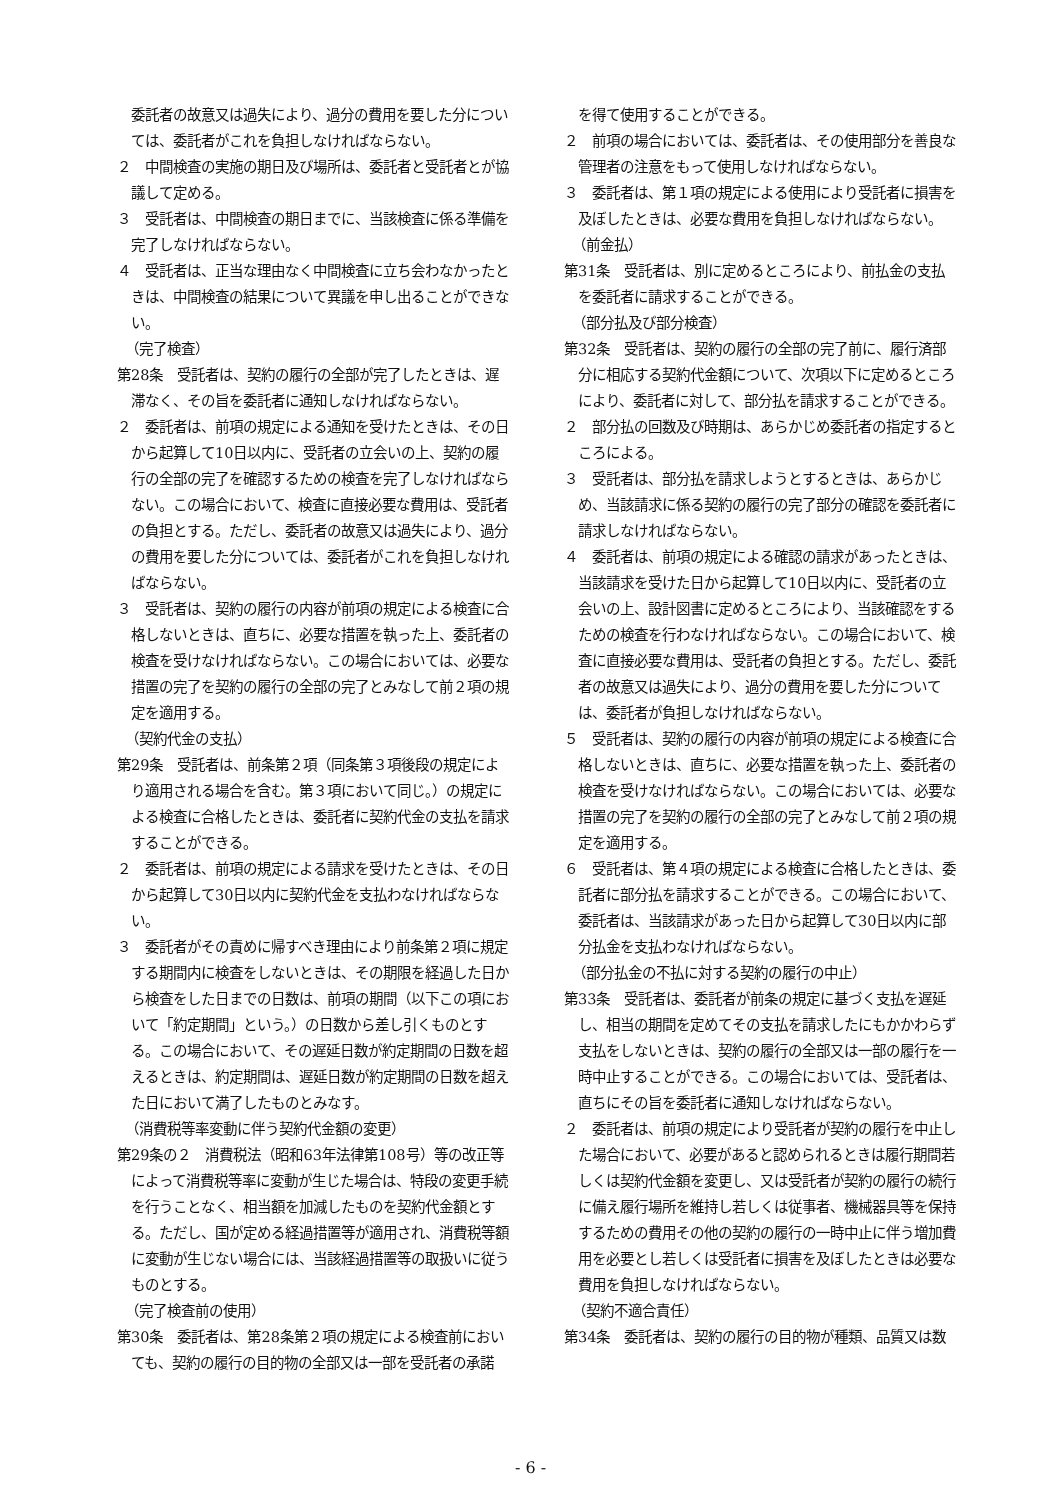委託者の故意又は過失により、過分の費用を要した分については、委託者がこれを負担しなければならない。
２　中間検査の実施の期日及び場所は、委託者と受託者とが協議して定める。
３　受託者は、中間検査の期日までに、当該検査に係る準備を完了しなければならない。
４　受託者は、正当な理由なく中間検査に立ち会わなかったときは、中間検査の結果について異議を申し出ることができない。
（完了検査）
第28条　受託者は、契約の履行の全部が完了したときは、遅滞なく、その旨を委託者に通知しなければならない。
２　委託者は、前項の規定による通知を受けたときは、その日から起算して10日以内に、受託者の立会いの上、契約の履行の全部の完了を確認するための検査を完了しなければならない。この場合において、検査に直接必要な費用は、受託者の負担とする。ただし、委託者の故意又は過失により、過分の費用を要した分については、委託者がこれを負担しなければならない。
３　受託者は、契約の履行の内容が前項の規定による検査に合格しないときは、直ちに、必要な措置を執った上、委託者の検査を受けなければならない。この場合においては、必要な措置の完了を契約の履行の全部の完了とみなして前２項の規定を適用する。
（契約代金の支払）
第29条　受託者は、前条第２項（同条第３項後段の規定により適用される場合を含む。第３項において同じ。）の規定による検査に合格したときは、委託者に契約代金の支払を請求することができる。
２　委託者は、前項の規定による請求を受けたときは、その日から起算して30日以内に契約代金を支払わなければならない。
３　委託者がその責めに帰すべき理由により前条第２項に規定する期間内に検査をしないときは、その期限を経過した日から検査をした日までの日数は、前項の期間（以下この項において「約定期間」という。）の日数から差し引くものとする。この場合において、その遅延日数が約定期間の日数を超えるときは、約定期間は、遅延日数が約定期間の日数を超えた日において満了したものとみなす。
（消費税等率変動に伴う契約代金額の変更）
第29条の２　消費税法（昭和63年法律第108号）等の改正等によって消費税等率に変動が生じた場合は、特段の変更手続を行うことなく、相当額を加減したものを契約代金額とする。ただし、国が定める経過措置等が適用され、消費税等額に変動が生じない場合には、当該経過措置等の取扱いに従うものとする。
（完了検査前の使用）
第30条　委託者は、第28条第２項の規定による検査前においても、契約の履行の目的物の全部又は一部を受託者の承諾
を得て使用することができる。
２　前項の場合においては、委託者は、その使用部分を善良な管理者の注意をもって使用しなければならない。
３　委託者は、第１項の規定による使用により受託者に損害を及ぼしたときは、必要な費用を負担しなければならない。
（前金払）
第31条　受託者は、別に定めるところにより、前払金の支払を委託者に請求することができる。
（部分払及び部分検査）
第32条　受託者は、契約の履行の全部の完了前に、履行済部分に相応する契約代金額について、次項以下に定めるところにより、委託者に対して、部分払を請求することができる。
２　部分払の回数及び時期は、あらかじめ委託者の指定するところによる。
３　受託者は、部分払を請求しようとするときは、あらかじめ、当該請求に係る契約の履行の完了部分の確認を委託者に請求しなければならない。
４　委託者は、前項の規定による確認の請求があったときは、当該請求を受けた日から起算して10日以内に、受託者の立会いの上、設計図書に定めるところにより、当該確認をするための検査を行わなければならない。この場合において、検査に直接必要な費用は、受託者の負担とする。ただし、委託者の故意又は過失により、過分の費用を要した分については、委託者が負担しなければならない。
５　受託者は、契約の履行の内容が前項の規定による検査に合格しないときは、直ちに、必要な措置を執った上、委託者の検査を受けなければならない。この場合においては、必要な措置の完了を契約の履行の全部の完了とみなして前２項の規定を適用する。
６　受託者は、第４項の規定による検査に合格したときは、委託者に部分払を請求することができる。この場合において、委託者は、当該請求があった日から起算して30日以内に部分払金を支払わなければならない。
（部分払金の不払に対する契約の履行の中止）
第33条　受託者は、委託者が前条の規定に基づく支払を遅延し、相当の期間を定めてその支払を請求したにもかかわらず支払をしないときは、契約の履行の全部又は一部の履行を一時中止することができる。この場合においては、受託者は、直ちにその旨を委託者に通知しなければならない。
２　委託者は、前項の規定により受託者が契約の履行を中止した場合において、必要があると認められるときは履行期間若しくは契約代金額を変更し、又は受託者が契約の履行の続行に備え履行場所を維持し若しくは従事者、機械器具等を保持するための費用その他の契約の履行の一時中止に伴う増加費用を必要とし若しくは受託者に損害を及ぼしたときは必要な費用を負担しなければならない。
（契約不適合責任）
第34条　委託者は、契約の履行の目的物が種類、品質又は数
- 6 -